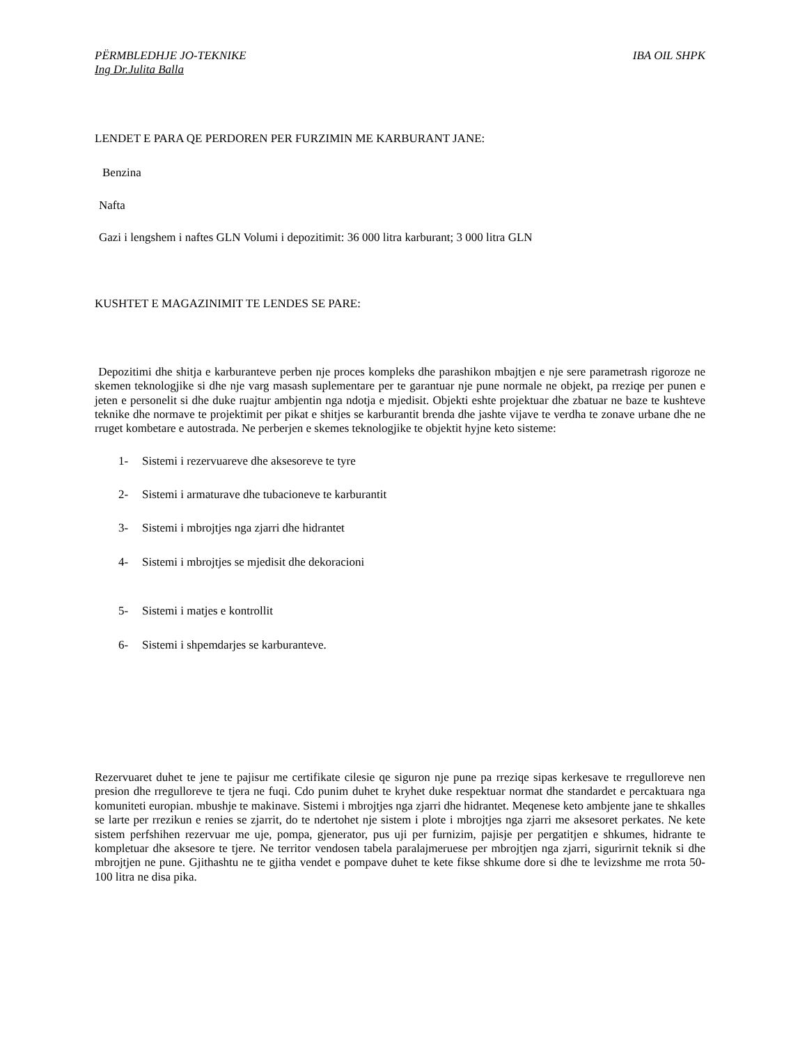PËRMBLEDHJE JO-TEKNIKE IBA OIL SHPK
Ing Dr.Julita Balla
LENDET E PARA QE PERDOREN PER FURZIMIN ME KARBURANT JANE:
Benzina
Nafta
Gazi i lengshem i naftes GLN Volumi i depozitimit: 36 000 litra karburant; 3 000 litra GLN
KUSHTET E MAGAZINIMIT TE LENDES SE PARE:
Depozitimi dhe shitja e karburanteve perben nje proces kompleks dhe parashikon mbajtjen e nje sere parametrash rigoroze ne skemen teknologjike si dhe nje varg masash suplementare per te garantuar nje pune normale ne objekt, pa rreziqe per punen e jeten e personelit si dhe duke ruajtur ambjentin nga ndotja e mjedisit. Objekti eshte projektuar dhe zbatuar ne baze te kushteve teknike dhe normave te projektimit per pikat e shitjes se karburantit brenda dhe jashte vijave te verdha te zonave urbane dhe ne rruget kombetare e autostrada. Ne perberjen e skemes teknologjike te objektit hyjne keto sisteme:
1- Sistemi i rezervuareve dhe aksesoreve te tyre
2- Sistemi i armaturave dhe tubacioneve te karburantit
3- Sistemi i mbrojtjes nga zjarri dhe hidrantet
4- Sistemi i mbrojtjes se mjedisit dhe dekoracioni
5- Sistemi i matjes e kontrollit
6- Sistemi i shpemdarjes se karburanteve.
Rezervuaret duhet te jene te pajisur me certifikate cilesie qe siguron nje pune pa rreziqe sipas kerkesave te rregulloreve nen presion dhe rregulloreve te tjera ne fuqi. Cdo punim duhet te kryhet duke respektuar normat dhe standardet e percaktuara nga komuniteti europian. mbushje te makinave. Sistemi i mbrojtjes nga zjarri dhe hidrantet. Meqenese keto ambjente jane te shkalles se larte per rrezikun e renies se zjarrit, do te ndertohet nje sistem i plote i mbrojtjes nga zjarri me aksesoret perkates. Ne kete sistem perfshihen rezervuar me uje, pompa, gjenerator, pus uji per furnizim, pajisje per pergatitjen e shkumes, hidrante te kompletuar dhe aksesore te tjere. Ne territor vendosen tabela paralajmeruese per mbrojtjen nga zjarri, sigurirnit teknik si dhe mbrojtjen ne pune. Gjithashtu ne te gjitha vendet e pompave duhet te kete fikse shkume dore si dhe te levizshme me rrota 50-100 litra ne disa pika.